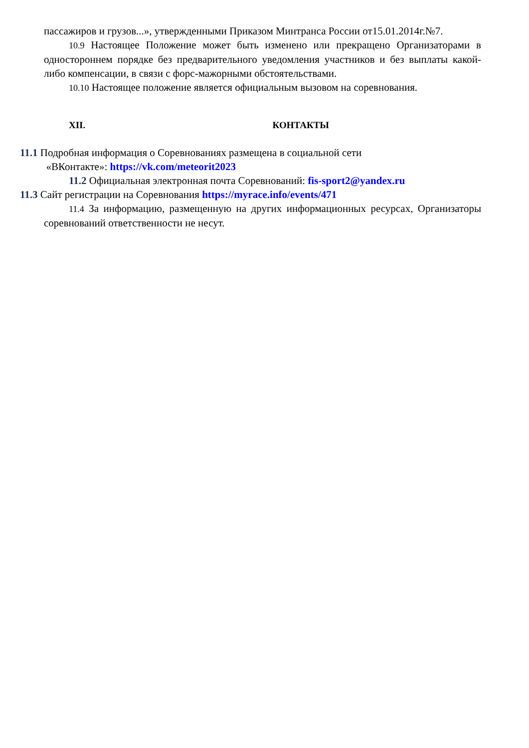пассажиров и грузов...», утвержденными Приказом Минтранса России от15.01.2014г.№7.
10.9 Настоящее Положение может быть изменено или прекращено Организаторами в одностороннем порядке без предварительного уведомления участников и без выплаты какой-либо компенсации, в связи с форс-мажорными обстоятельствами.
10.10 Настоящее положение является официальным вызовом на соревнования.
XII. КОНТАКТЫ
11.1 Подробная информация о Соревнованиях размещена в социальной сети
«ВКонтакте»: https://vk.com/meteorit2023
11.2 Официальная электронная почта Соревнований: fis-sport2@yandex.ru
11.3 Сайт регистрации на Соревнования https://myrace.info/events/471
11.4 За информацию, размещенную на других информационных ресурсах, Организаторы соревнований ответственности не несут.